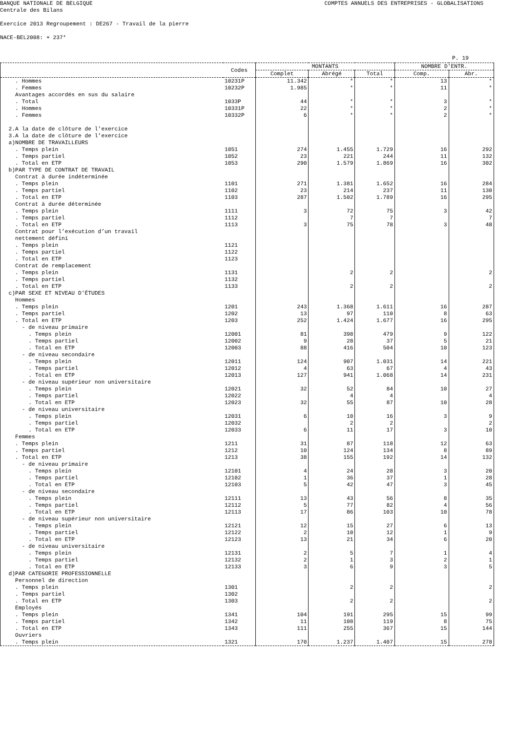BANQUE NATIONALE DE BELGIQUE COMPTES ANNUELS DES ENTREPRISES - GLOBALISATIONS
Centrale des Bilans
Exercice 2013 Regroupement : DE267 - Travail de la pierre
NACE-BEL2008: + 237*
P. 19
| | Codes | MONTANTS | | | NOMBRE D'ENTR. | |
| --- | --- | --- | --- | --- | --- | --- |
| | | Complet | Abrégé | Total | Comp. | Abr. |
| . Hommes | 10231P | 11.342 | * | * | 13 | * |
| . Femmes | 10232P | 1.985 | * | * | 11 | * |
| Avantages accordés en sus du salaire | | | | | | |
| . Total | 1033P | 44 | * | * | 3 | * |
| . Hommes | 10331P | 22 | * | * | 2 | * |
| . Femmes | 10332P | 6 | * | * | 2 | * |
| 2.A la date de clôture de l’exercice | | | | | | |
| 3.A la date de clôture de l’exercice | | | | | | |
| a)NOMBRE DE TRAVAILLEURS | | | | | | |
| . Temps plein | 1051 | 274 | 1.455 | 1.729 | 16 | 292 |
| . Temps partiel | 1052 | 23 | 221 | 244 | 11 | 132 |
| . Total en ETP | 1053 | 290 | 1.579 | 1.869 | 16 | 302 |
| b)PAR TYPE DE CONTRAT DE TRAVAIL | | | | | | |
| Contrat à durée indéterminée | | | | | | |
| . Temps plein | 1101 | 271 | 1.381 | 1.652 | 16 | 284 |
| . Temps partiel | 1102 | 23 | 214 | 237 | 11 | 130 |
| . Total en ETP | 1103 | 287 | 1.502 | 1.789 | 16 | 295 |
| Contrat à durée déterminée | | | | | | |
| . Temps plein | 1111 | 3 | 72 | 75 | 3 | 42 |
| . Temps partiel | 1112 | | 7 | 7 | | 7 |
| . Total en ETP | 1113 | 3 | 75 | 78 | 3 | 48 |
| Contrat pour l’exécution d’un travail | | | | | | |
| nettement défini | | | | | | |
| . Temps plein | 1121 | | | | | |
| . Temps partiel | 1122 | | | | | |
| . Total en ETP | 1123 | | | | | |
| Contrat de remplacement | | | | | | |
| . Temps plein | 1131 | | 2 | 2 | | 2 |
| . Temps partiel | 1132 | | | | | |
| . Total en ETP | 1133 | | 2 | 2 | | 2 |
| c)PAR SEXE ET NIVEAU D'ÉTUDES | | | | | | |
| Hommes | | | | | | |
| . Temps plein | 1201 | 243 | 1.368 | 1.611 | 16 | 287 |
| . Temps partiel | 1202 | 13 | 97 | 110 | 8 | 63 |
| . Total en ETP | 1203 | 252 | 1.424 | 1.677 | 16 | 295 |
| - de niveau primaire | | | | | | |
| . Temps plein | 12001 | 81 | 398 | 479 | 9 | 122 |
| . Temps partiel | 12002 | 9 | 28 | 37 | 5 | 21 |
| . Total en ETP | 12003 | 88 | 416 | 504 | 10 | 123 |
| - de niveau secondaire | | | | | | |
| . Temps plein | 12011 | 124 | 907 | 1.031 | 14 | 221 |
| . Temps partiel | 12012 | 4 | 63 | 67 | 4 | 43 |
| . Total en ETP | 12013 | 127 | 941 | 1.068 | 14 | 231 |
| - de niveau supérieur non universitaire | | | | | | |
| . Temps plein | 12021 | 32 | 52 | 84 | 10 | 27 |
| . Temps partiel | 12022 | | 4 | 4 | | 4 |
| . Total en ETP | 12023 | 32 | 55 | 87 | 10 | 28 |
| - de niveau universitaire | | | | | | |
| . Temps plein | 12031 | 6 | 10 | 16 | 3 | 9 |
| . Temps partiel | 12032 | | 2 | 2 | | 2 |
| . Total en ETP | 12033 | 6 | 11 | 17 | 3 | 10 |
| Femmes | | | | | | |
| . Temps plein | 1211 | 31 | 87 | 118 | 12 | 63 |
| . Temps partiel | 1212 | 10 | 124 | 134 | 8 | 89 |
| . Total en ETP | 1213 | 38 | 155 | 192 | 14 | 132 |
| - de niveau primaire | | | | | | |
| . Temps plein | 12101 | 4 | 24 | 28 | 3 | 20 |
| . Temps partiel | 12102 | 1 | 36 | 37 | 1 | 28 |
| . Total en ETP | 12103 | 5 | 42 | 47 | 3 | 45 |
| - de niveau secondaire | | | | | | |
| . Temps plein | 12111 | 13 | 43 | 56 | 8 | 35 |
| . Temps partiel | 12112 | 5 | 77 | 82 | 4 | 56 |
| . Total en ETP | 12113 | 17 | 86 | 103 | 10 | 78 |
| - de niveau supérieur non universitaire | | | | | | |
| . Temps plein | 12121 | 12 | 15 | 27 | 6 | 13 |
| . Temps partiel | 12122 | 2 | 10 | 12 | 1 | 9 |
| . Total en ETP | 12123 | 13 | 21 | 34 | 6 | 20 |
| - de niveau universitaire | | | | | | |
| . Temps plein | 12131 | 2 | 5 | 7 | 1 | 4 |
| . Temps partiel | 12132 | 2 | 1 | 3 | 2 | 1 |
| . Total en ETP | 12133 | 3 | 6 | 9 | 3 | 5 |
| d)PAR CATEGORIE PROFESSIONNELLE | | | | | | |
| Personnel de direction | | | | | | |
| . Temps plein | 1301 | | 2 | 2 | | 2 |
| . Temps partiel | 1302 | | | | | |
| . Total en ETP | 1303 | | 2 | 2 | | 2 |
| Employés | | | | | | |
| . Temps plein | 1341 | 104 | 191 | 295 | 15 | 99 |
| . Temps partiel | 1342 | 11 | 108 | 119 | 8 | 75 |
| . Total en ETP | 1343 | 111 | 255 | 367 | 15 | 144 |
| Ouvriers | | | | | | |
| . Temps plein | 1321 | 170 | 1.237 | 1.407 | 15 | 278 |